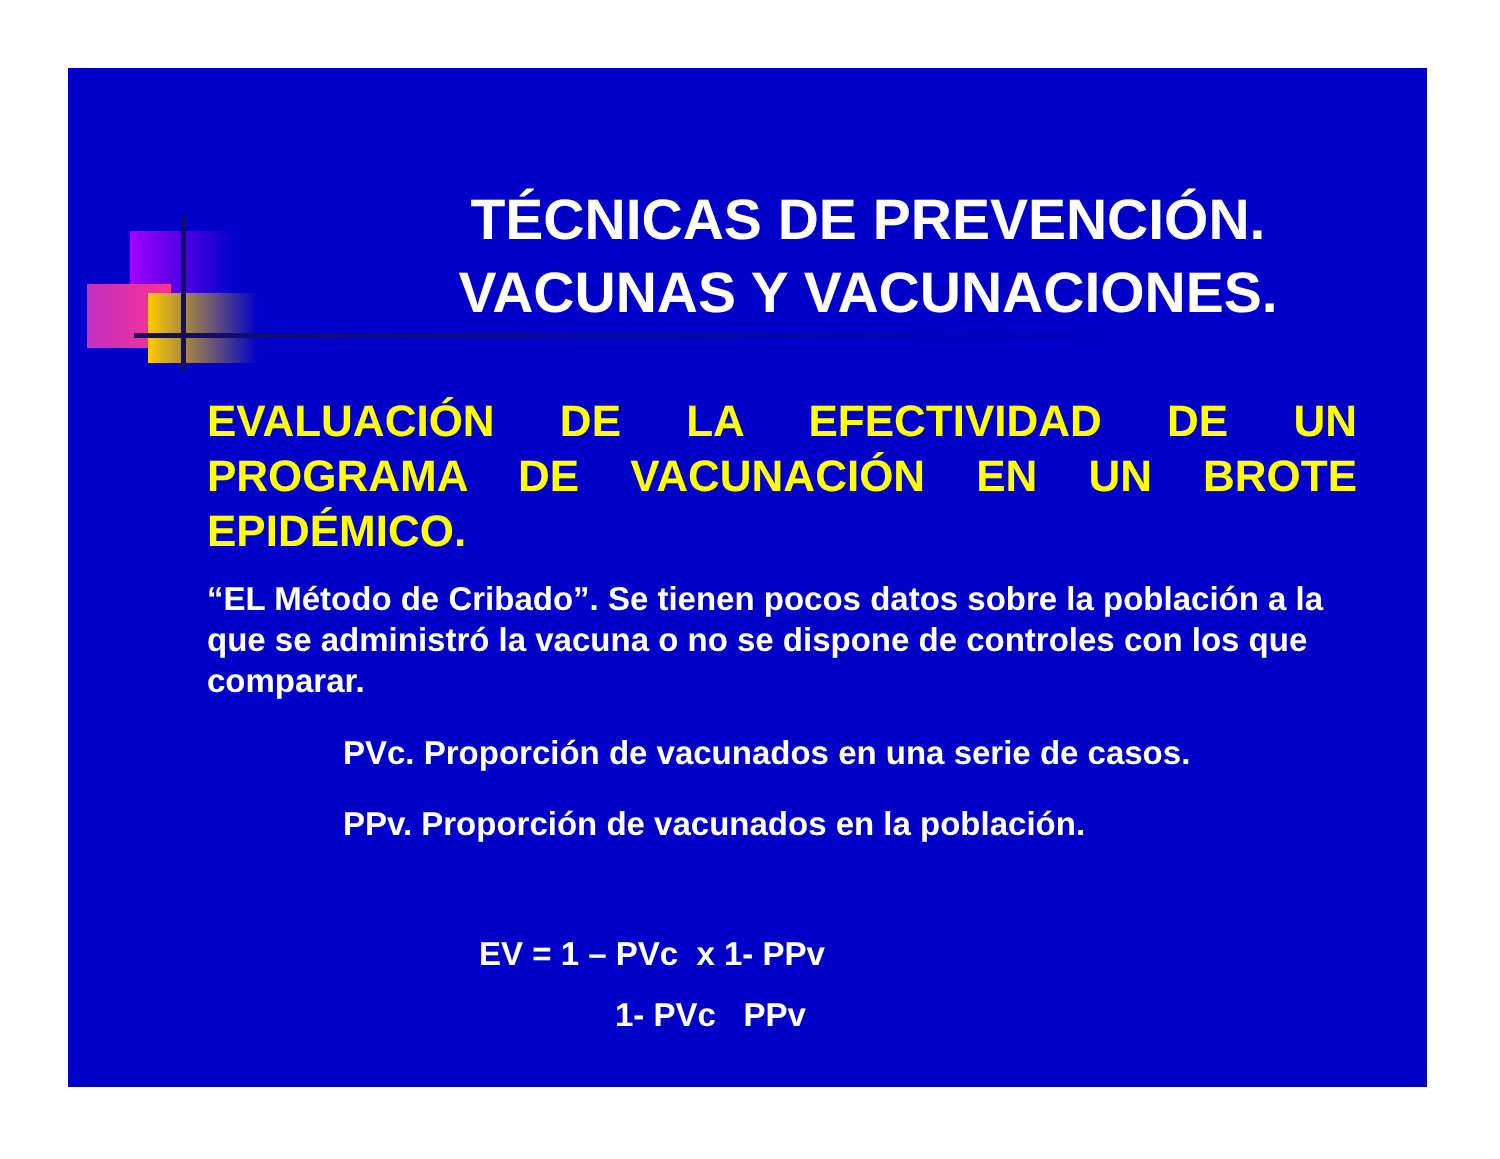TÉCNICAS DE PREVENCIÓN. VACUNAS Y VACUNACIONES.
EVALUACIÓN DE LA EFECTIVIDAD DE UN PROGRAMA DE VACUNACIÓN EN UN BROTE EPIDÉMICO.
“EL Método de Cribado”. Se tienen pocos datos sobre la población a la que se administró la vacuna o no se dispone de controles con los que comparar.
PVc. Proporción de vacunados en una serie de casos.
PPv. Proporción de vacunados en la población.
EV = 1 – PVc x 1- PPv
1- PVc PPv